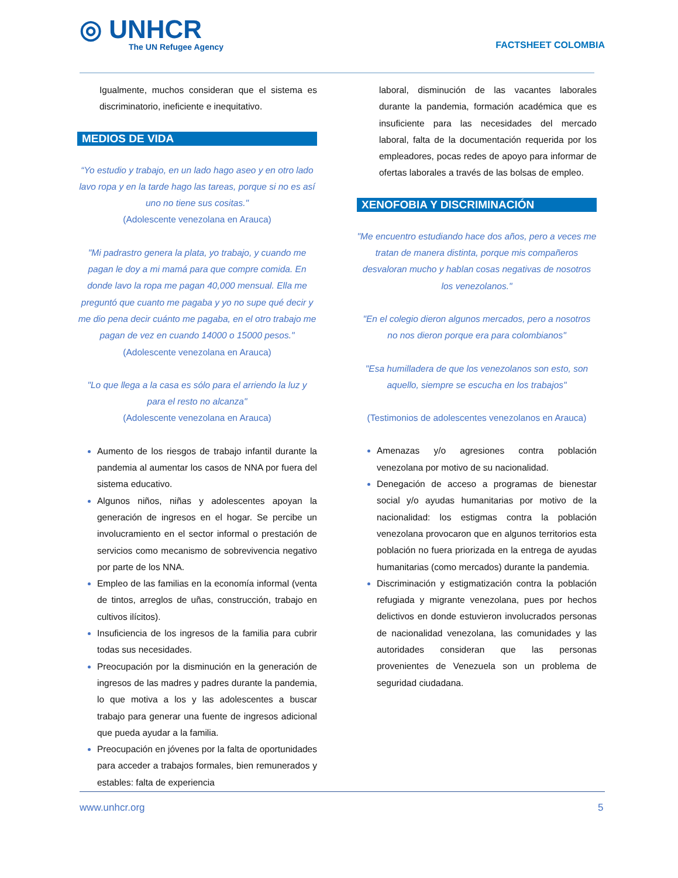◎ UNHCR
The UN Refugee Agency
FACTSHEET COLOMBIA
Igualmente, muchos consideran que el sistema es discriminatorio, ineficiente e inequitativo.
MEDIOS DE VIDA
“Yo estudio y trabajo, en un lado hago aseo y en otro lado lavo ropa y en la tarde hago las tareas, porque si no es así uno no tiene sus cositas."
(Adolescente venezolana en Arauca)
"Mi padrastro genera la plata, yo trabajo, y cuando me pagan le doy a mi mamá para que compre comida. En donde lavo la ropa me pagan 40,000 mensual. Ella me preguntó que cuanto me pagaba y yo no supe qué decir y me dio pena decir cuánto me pagaba, en el otro trabajo me pagan de vez en cuando 14000 o 15000 pesos."
(Adolescente venezolana en Arauca)
"Lo que llega a la casa es sólo para el arriendo la luz y para el resto no alcanza"
(Adolescente venezolana en Arauca)
Aumento de los riesgos de trabajo infantil durante la pandemia al aumentar los casos de NNA por fuera del sistema educativo.
Algunos niños, niñas y adolescentes apoyan la generación de ingresos en el hogar. Se percibe un involucramiento en el sector informal o prestación de servicios como mecanismo de sobrevivencia negativo por parte de los NNA.
Empleo de las familias en la economía informal (venta de tintos, arreglos de uñas, construcción, trabajo en cultivos ilícitos).
Insuficiencia de los ingresos de la familia para cubrir todas sus necesidades.
Preocupación por la disminución en la generación de ingresos de las madres y padres durante la pandemia, lo que motiva a los y las adolescentes a buscar trabajo para generar una fuente de ingresos adicional que pueda ayudar a la familia.
Preocupación en jóvenes por la falta de oportunidades para acceder a trabajos formales, bien remunerados y estables: falta de experiencia
laboral, disminución de las vacantes laborales durante la pandemia, formación académica que es insuficiente para las necesidades del mercado laboral, falta de la documentación requerida por los empleadores, pocas redes de apoyo para informar de ofertas laborales a través de las bolsas de empleo.
XENOFOBIA Y DISCRIMINACIÓN
"Me encuentro estudiando hace dos años, pero a veces me tratan de manera distinta, porque mis compañeros desvaloran mucho y hablan cosas negativas de nosotros los venezolanos."
"En el colegio dieron algunos mercados, pero a nosotros no nos dieron porque era para colombianos"
"Esa humilladera de que los venezolanos son esto, son aquello, siempre se escucha en los trabajos"
(Testimonios de adolescentes venezolanos en Arauca)
Amenazas y/o agresiones contra población venezolana por motivo de su nacionalidad.
Denegación de acceso a programas de bienestar social y/o ayudas humanitarias por motivo de la nacionalidad: los estigmas contra la población venezolana provocaron que en algunos territorios esta población no fuera priorizada en la entrega de ayudas humanitarias (como mercados) durante la pandemia.
Discriminación y estigmatización contra la población refugiada y migrante venezolana, pues por hechos delictivos en donde estuvieron involucrados personas de nacionalidad venezolana, las comunidades y las autoridades consideran que las personas provenientes de Venezuela son un problema de seguridad ciudadana.
www.unhcr.org 5